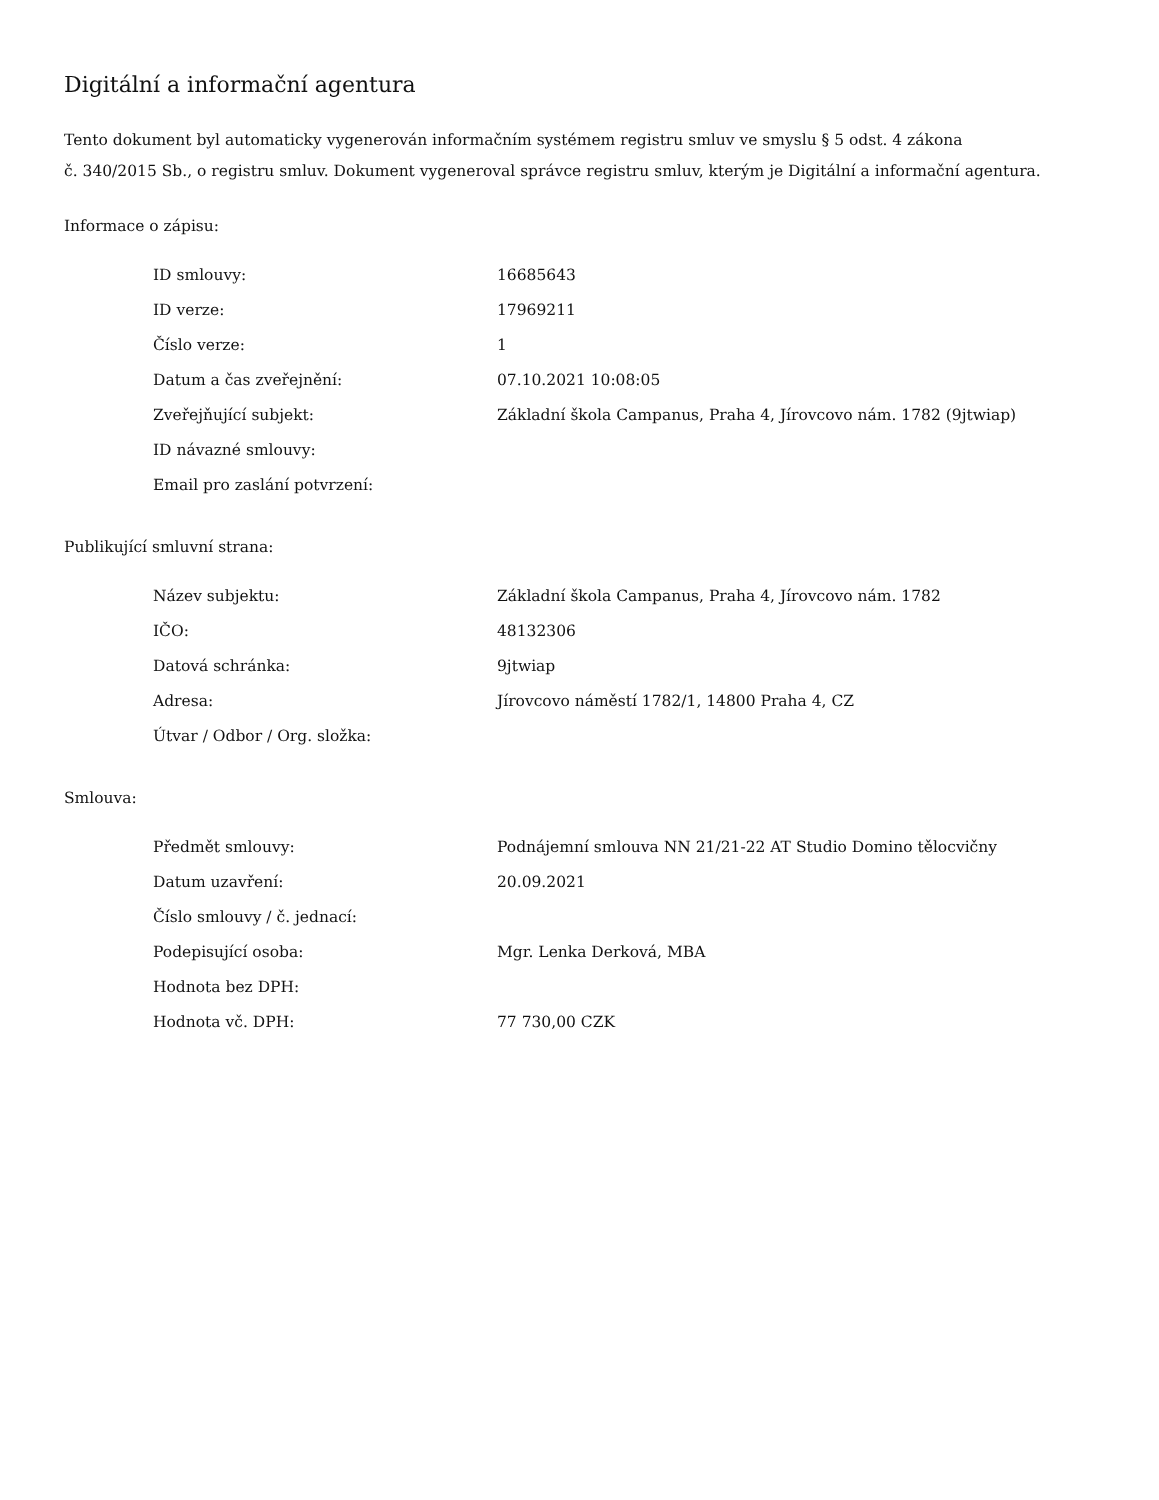Digitální a informační agentura
Tento dokument byl automaticky vygenerován informačním systémem registru smluv ve smyslu § 5 odst. 4 zákona
č. 340/2015 Sb., o registru smluv. Dokument vygeneroval správce registru smluv, kterým je Digitální a informační agentura.
Informace o zápisu:
| ID smlouvy: | 16685643 |
| ID verze: | 17969211 |
| Číslo verze: | 1 |
| Datum a čas zveřejnění: | 07.10.2021 10:08:05 |
| Zveřejňující subjekt: | Základní škola Campanus, Praha 4, Jírovcovo nám. 1782 (9jtwiap) |
| ID návazné smlouvy: | |
| Email pro zaslání potvrzení: | |
Publikující smluvní strana:
| Název subjektu: | Základní škola Campanus, Praha 4, Jírovcovo nám. 1782 |
| IČO: | 48132306 |
| Datová schránka: | 9jtwiap |
| Adresa: | Jírovcovo náměstí 1782/1, 14800 Praha 4, CZ |
| Útvar / Odbor / Org. složka: | |
Smlouva:
| Předmět smlouvy: | Podnájemní smlouva NN 21/21-22 AT Studio Domino tělocvičny |
| Datum uzavření: | 20.09.2021 |
| Číslo smlouvy / č. jednací: | |
| Podepisující osoba: | Mgr. Lenka Derková, MBA |
| Hodnota bez DPH: | |
| Hodnota vč. DPH: | 77 730,00 CZK |